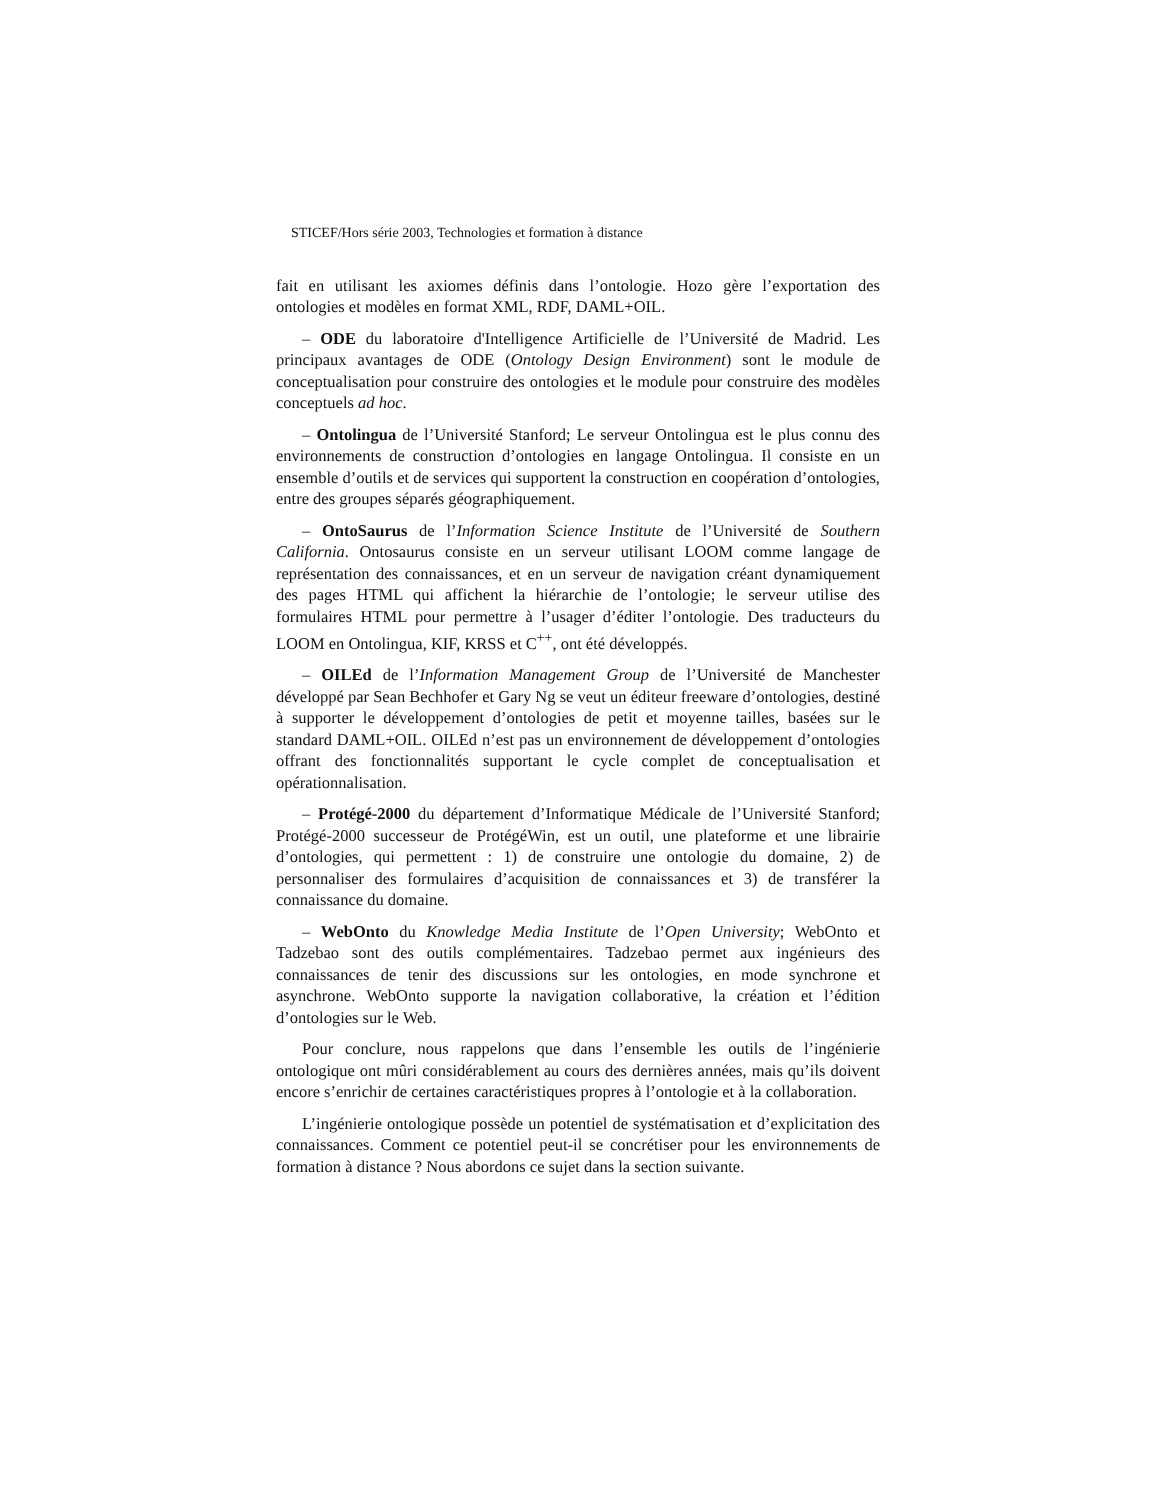STICEF/Hors série 2003, Technologies et formation à distance
fait en utilisant les axiomes définis dans l’ontologie. Hozo gère l’exportation des ontologies et modèles en format XML, RDF, DAML+OIL.
– ODE du laboratoire d'Intelligence Artificielle de l’Université de Madrid. Les principaux avantages de ODE (Ontology Design Environment) sont le module de conceptualisation pour construire des ontologies et le module pour construire des modèles conceptuels ad hoc.
– Ontolingua de l’Université Stanford; Le serveur Ontolingua est le plus connu des environnements de construction d’ontologies en langage Ontolingua. Il consiste en un ensemble d’outils et de services qui supportent la construction en coopération d’ontologies, entre des groupes séparés géographiquement.
– OntoSaurus de l’Information Science Institute de l’Université de Southern California. Ontosaurus consiste en un serveur utilisant LOOM comme langage de représentation des connaissances, et en un serveur de navigation créant dynamiquement des pages HTML qui affichent la hiérarchie de l’ontologie; le serveur utilise des formulaires HTML pour permettre à l’usager d’éditer l’ontologie. Des traducteurs du LOOM en Ontolingua, KIF, KRSS et C<sup>++</sup>, ont été développés.
– OILEd de l’Information Management Group de l’Université de Manchester développé par Sean Bechhofer et Gary Ng se veut un éditeur freeware d’ontologies, destiné à supporter le développement d’ontologies de petit et moyenne tailles, basées sur le standard DAML+OIL. OILEd n’est pas un environnement de développement d’ontologies offrant des fonctionnalités supportant le cycle complet de conceptualisation et opérationnalisation.
– Protégé-2000 du département d’Informatique Médicale de l’Université Stanford; Protégé-2000 successeur de ProtégéWin, est un outil, une plateforme et une librairie d’ontologies, qui permettent : 1) de construire une ontologie du domaine, 2) de personnaliser des formulaires d’acquisition de connaissances et 3) de transférer la connaissance du domaine.
– WebOnto du Knowledge Media Institute de l’Open University; WebOnto et Tadzebao sont des outils complémentaires. Tadzebao permet aux ingénieurs des connaissances de tenir des discussions sur les ontologies, en mode synchrone et asynchrone. WebOnto supporte la navigation collaborative, la création et l’édition d’ontologies sur le Web.
Pour conclure, nous rappelons que dans l’ensemble les outils de l’ingénierie ontologique ont mûri considérablement au cours des dernières années, mais qu’ils doivent encore s’enrichir de certaines caractéristiques propres à l’ontologie et à la collaboration.
L’ingénierie ontologique possède un potentiel de systématisation et d’explicitation des connaissances. Comment ce potentiel peut-il se concrétiser pour les environnements de formation à distance ? Nous abordons ce sujet dans la section suivante.